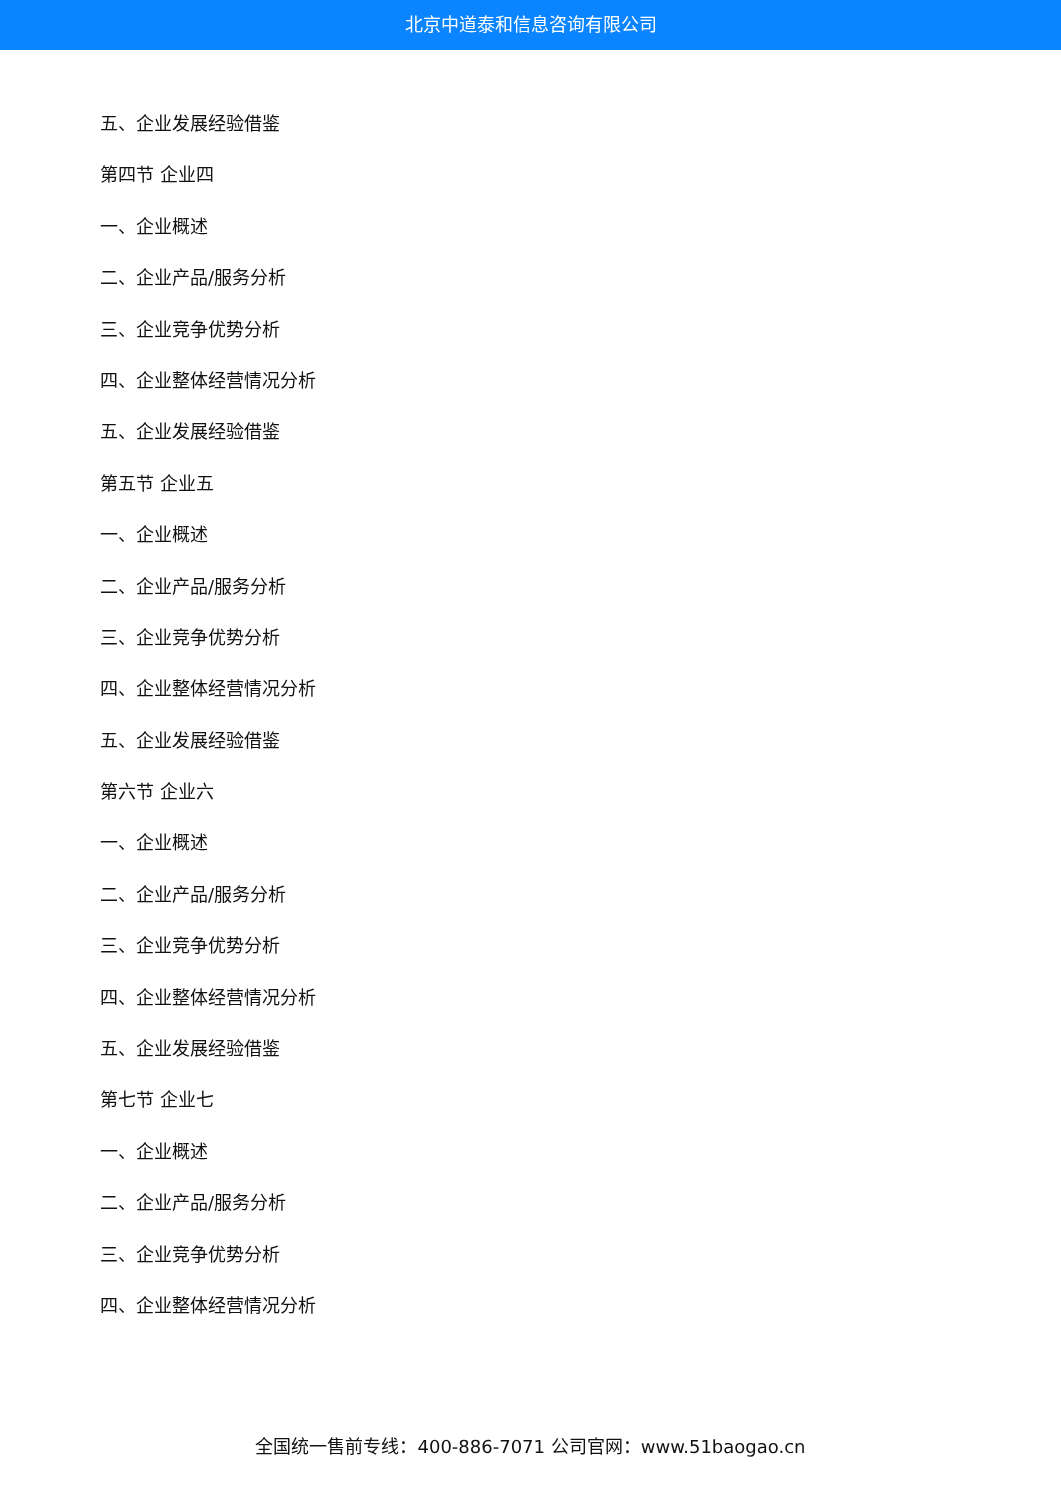北京中道泰和信息咨询有限公司
五、企业发展经验借鉴
第四节 企业四
一、企业概述
二、企业产品/服务分析
三、企业竞争优势分析
四、企业整体经营情况分析
五、企业发展经验借鉴
第五节 企业五
一、企业概述
二、企业产品/服务分析
三、企业竞争优势分析
四、企业整体经营情况分析
五、企业发展经验借鉴
第六节 企业六
一、企业概述
二、企业产品/服务分析
三、企业竞争优势分析
四、企业整体经营情况分析
五、企业发展经验借鉴
第七节 企业七
一、企业概述
二、企业产品/服务分析
三、企业竞争优势分析
四、企业整体经营情况分析
全国统一售前专线：400-886-7071 公司官网：www.51baogao.cn